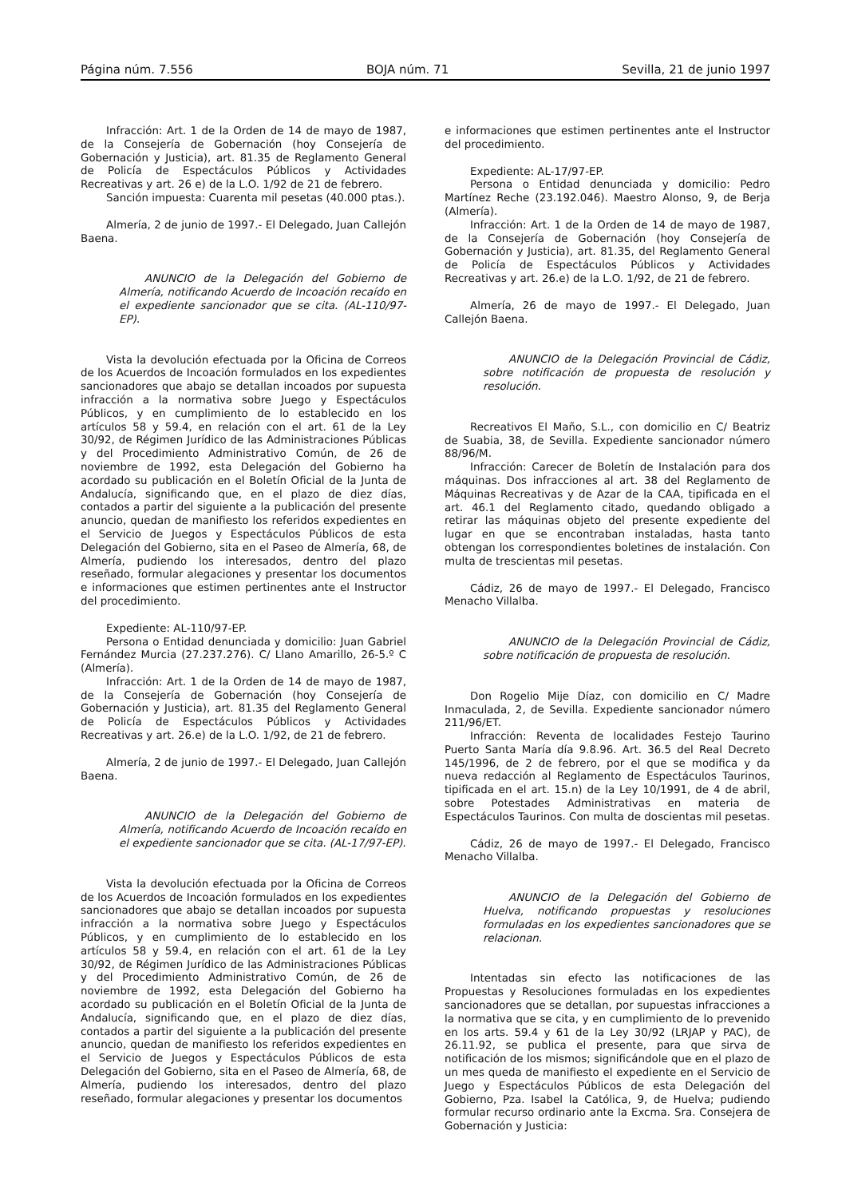Página núm. 7.556 BOJA núm. 71 Sevilla, 21 de junio 1997
Infracción: Art. 1 de la Orden de 14 de mayo de 1987, de la Consejería de Gobernación (hoy Consejería de Gobernación y Justicia), art. 81.35 de Reglamento General de Policía de Espectáculos Públicos y Actividades Recreativas y art. 26 e) de la L.O. 1/92 de 21 de febrero.
Sanción impuesta: Cuarenta mil pesetas (40.000 ptas.).
Almería, 2 de junio de 1997.- El Delegado, Juan Callejón Baena.
ANUNCIO de la Delegación del Gobierno de Almería, notificando Acuerdo de Incoación recaído en el expediente sancionador que se cita. (AL-110/97-EP).
Vista la devolución efectuada por la Oficina de Correos de los Acuerdos de Incoación formulados en los expedientes sancionadores que abajo se detallan incoados por supuesta infracción a la normativa sobre Juego y Espectáculos Públicos, y en cumplimiento de lo establecido en los artículos 58 y 59.4, en relación con el art. 61 de la Ley 30/92, de Régimen Jurídico de las Administraciones Públicas y del Procedimiento Administrativo Común, de 26 de noviembre de 1992, esta Delegación del Gobierno ha acordado su publicación en el Boletín Oficial de la Junta de Andalucía, significando que, en el plazo de diez días, contados a partir del siguiente a la publicación del presente anuncio, quedan de manifiesto los referidos expedientes en el Servicio de Juegos y Espectáculos Públicos de esta Delegación del Gobierno, sita en el Paseo de Almería, 68, de Almería, pudiendo los interesados, dentro del plazo reseñado, formular alegaciones y presentar los documentos e informaciones que estimen pertinentes ante el Instructor del procedimiento.
Expediente: AL-110/97-EP.
Persona o Entidad denunciada y domicilio: Juan Gabriel Fernández Murcia (27.237.276). C/ Llano Amarillo, 26-5.º C (Almería).
Infracción: Art. 1 de la Orden de 14 de mayo de 1987, de la Consejería de Gobernación (hoy Consejería de Gobernación y Justicia), art. 81.35 del Reglamento General de Policía de Espectáculos Públicos y Actividades Recreativas y art. 26.e) de la L.O. 1/92, de 21 de febrero.
Almería, 2 de junio de 1997.- El Delegado, Juan Callejón Baena.
ANUNCIO de la Delegación del Gobierno de Almería, notificando Acuerdo de Incoación recaído en el expediente sancionador que se cita. (AL-17/97-EP).
Vista la devolución efectuada por la Oficina de Correos de los Acuerdos de Incoación formulados en los expedientes sancionadores que abajo se detallan incoados por supuesta infracción a la normativa sobre Juego y Espectáculos Públicos, y en cumplimiento de lo establecido en los artículos 58 y 59.4, en relación con el art. 61 de la Ley 30/92, de Régimen Jurídico de las Administraciones Públicas y del Procedimiento Administrativo Común, de 26 de noviembre de 1992, esta Delegación del Gobierno ha acordado su publicación en el Boletín Oficial de la Junta de Andalucía, significando que, en el plazo de diez días, contados a partir del siguiente a la publicación del presente anuncio, quedan de manifiesto los referidos expedientes en el Servicio de Juegos y Espectáculos Públicos de esta Delegación del Gobierno, sita en el Paseo de Almería, 68, de Almería, pudiendo los interesados, dentro del plazo reseñado, formular alegaciones y presentar los documentos
e informaciones que estimen pertinentes ante el Instructor del procedimiento.
Expediente: AL-17/97-EP.
Persona o Entidad denunciada y domicilio: Pedro Martínez Reche (23.192.046). Maestro Alonso, 9, de Berja (Almería).
Infracción: Art. 1 de la Orden de 14 de mayo de 1987, de la Consejería de Gobernación (hoy Consejería de Gobernación y Justicia), art. 81.35, del Reglamento General de Policía de Espectáculos Públicos y Actividades Recreativas y art. 26.e) de la L.O. 1/92, de 21 de febrero.
Almería, 26 de mayo de 1997.- El Delegado, Juan Callejón Baena.
ANUNCIO de la Delegación Provincial de Cádiz, sobre notificación de propuesta de resolución y resolución.
Recreativos El Maño, S.L., con domicilio en C/ Beatriz de Suabia, 38, de Sevilla. Expediente sancionador número 88/96/M.
Infracción: Carecer de Boletín de Instalación para dos máquinas. Dos infracciones al art. 38 del Reglamento de Máquinas Recreativas y de Azar de la CAA, tipificada en el art. 46.1 del Reglamento citado, quedando obligado a retirar las máquinas objeto del presente expediente del lugar en que se encontraban instaladas, hasta tanto obtengan los correspondientes boletines de instalación. Con multa de trescientas mil pesetas.
Cádiz, 26 de mayo de 1997.- El Delegado, Francisco Menacho Villalba.
ANUNCIO de la Delegación Provincial de Cádiz, sobre notificación de propuesta de resolución.
Don Rogelio Mije Díaz, con domicilio en C/ Madre Inmaculada, 2, de Sevilla. Expediente sancionador número 211/96/ET.
Infracción: Reventa de localidades Festejo Taurino Puerto Santa María día 9.8.96. Art. 36.5 del Real Decreto 145/1996, de 2 de febrero, por el que se modifica y da nueva redacción al Reglamento de Espectáculos Taurinos, tipificada en el art. 15.n) de la Ley 10/1991, de 4 de abril, sobre Potestades Administrativas en materia de Espectáculos Taurinos. Con multa de doscientas mil pesetas.
Cádiz, 26 de mayo de 1997.- El Delegado, Francisco Menacho Villalba.
ANUNCIO de la Delegación del Gobierno de Huelva, notificando propuestas y resoluciones formuladas en los expedientes sancionadores que se relacionan.
Intentadas sin efecto las notificaciones de las Propuestas y Resoluciones formuladas en los expedientes sancionadores que se detallan, por supuestas infracciones a la normativa que se cita, y en cumplimiento de lo prevenido en los arts. 59.4 y 61 de la Ley 30/92 (LRJAP y PAC), de 26.11.92, se publica el presente, para que sirva de notificación de los mismos; significándole que en el plazo de un mes queda de manifiesto el expediente en el Servicio de Juego y Espectáculos Públicos de esta Delegación del Gobierno, Pza. Isabel la Católica, 9, de Huelva; pudiendo formular recurso ordinario ante la Excma. Sra. Consejera de Gobernación y Justicia: